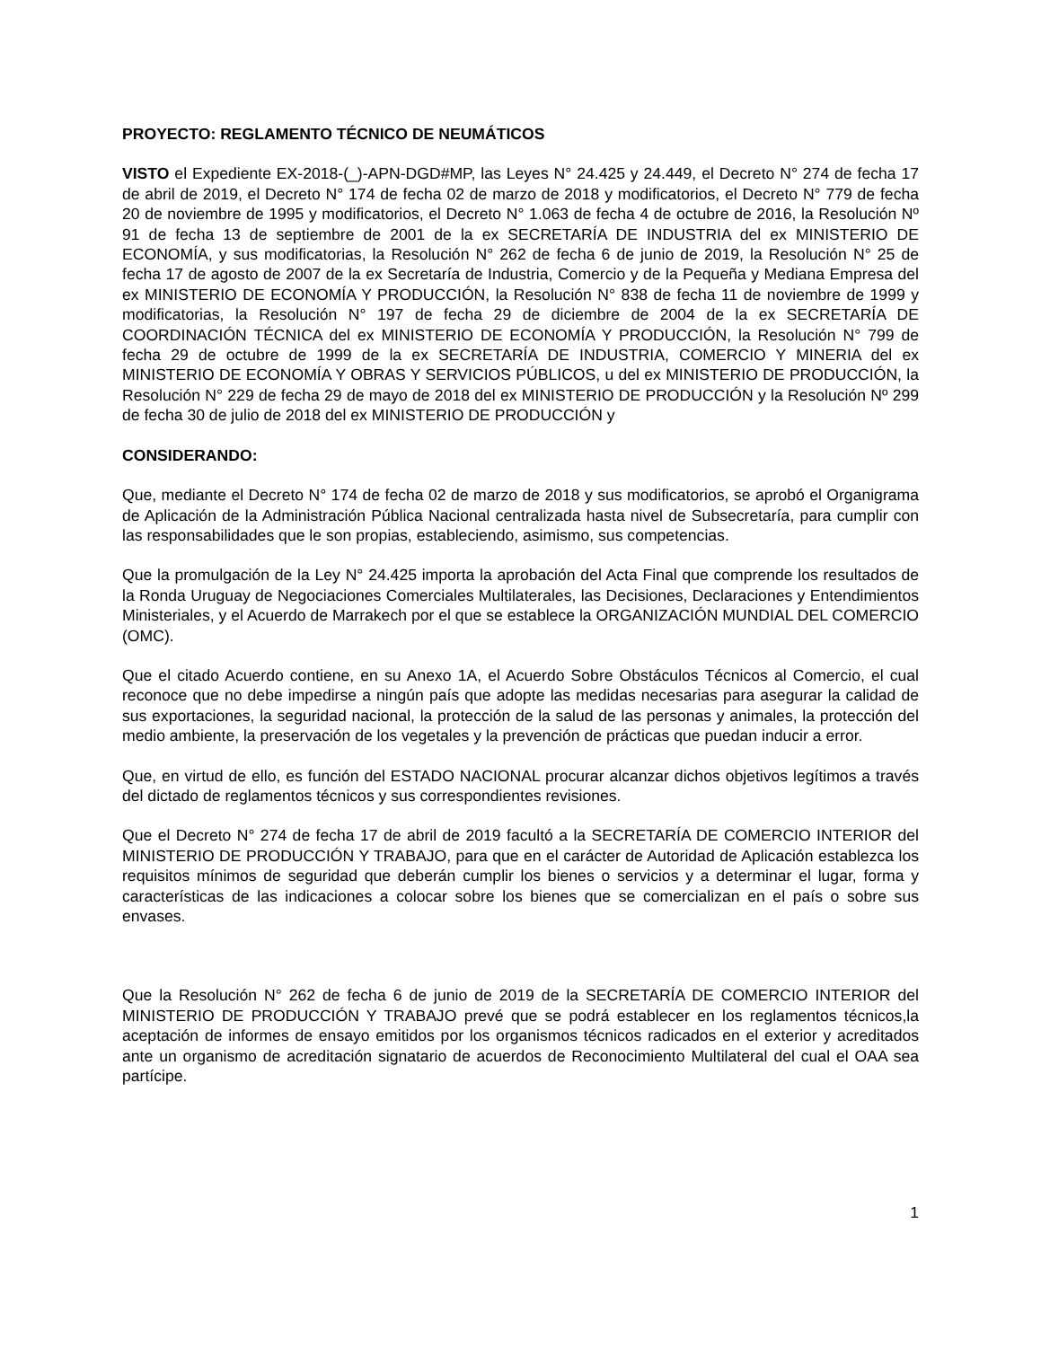PROYECTO: REGLAMENTO TÉCNICO DE NEUMÁTICOS
VISTO el Expediente EX-2018-(_)-APN-DGD#MP, las Leyes N° 24.425 y 24.449, el Decreto N° 274 de fecha 17 de abril de 2019, el Decreto N° 174 de fecha 02 de marzo de 2018 y modificatorios, el Decreto N° 779 de fecha 20 de noviembre de 1995 y modificatorios, el Decreto N° 1.063 de fecha 4 de octubre de 2016, la Resolución Nº 91 de fecha 13 de septiembre de 2001 de la ex SECRETARÍA DE INDUSTRIA del ex MINISTERIO DE ECONOMÍA, y sus modificatorias, la Resolución N° 262 de fecha 6 de junio de 2019, la Resolución N° 25 de fecha 17 de agosto de 2007 de la ex Secretaría de Industria, Comercio y de la Pequeña y Mediana Empresa del ex MINISTERIO DE ECONOMÍA Y PRODUCCIÓN, la Resolución N° 838 de fecha 11 de noviembre de 1999 y modificatorias, la Resolución N° 197 de fecha 29 de diciembre de 2004 de la ex SECRETARÍA DE COORDINACIÓN TÉCNICA del ex MINISTERIO DE ECONOMÍA Y PRODUCCIÓN, la Resolución N° 799 de fecha 29 de octubre de 1999 de la ex SECRETARÍA DE INDUSTRIA, COMERCIO Y MINERIA del ex MINISTERIO DE ECONOMÍA Y OBRAS Y SERVICIOS PÚBLICOS, u del ex MINISTERIO DE PRODUCCIÓN, la Resolución N° 229 de fecha 29 de mayo de 2018 del ex MINISTERIO DE PRODUCCIÓN y la Resolución Nº 299 de fecha 30 de julio de 2018 del ex MINISTERIO DE PRODUCCIÓN y
CONSIDERANDO:
Que, mediante el Decreto N° 174 de fecha 02 de marzo de 2018 y sus modificatorios, se aprobó el Organigrama de Aplicación de la Administración Pública Nacional centralizada hasta nivel de Subsecretaría, para cumplir con las responsabilidades que le son propias, estableciendo, asimismo, sus competencias.
Que la promulgación de la Ley N° 24.425 importa la aprobación del Acta Final que comprende los resultados de la Ronda Uruguay de Negociaciones Comerciales Multilaterales, las Decisiones, Declaraciones y Entendimientos Ministeriales, y el Acuerdo de Marrakech por el que se establece la ORGANIZACIÓN MUNDIAL DEL COMERCIO (OMC).
Que el citado Acuerdo contiene, en su Anexo 1A, el Acuerdo Sobre Obstáculos Técnicos al Comercio, el cual reconoce que no debe impedirse a ningún país que adopte las medidas necesarias para asegurar la calidad de sus exportaciones, la seguridad nacional, la protección de la salud de las personas y animales, la protección del medio ambiente, la preservación de los vegetales y la prevención de prácticas que puedan inducir a error.
Que, en virtud de ello, es función del ESTADO NACIONAL procurar alcanzar dichos objetivos legítimos a través del dictado de reglamentos técnicos y sus correspondientes revisiones.
Que el Decreto N° 274 de fecha 17 de abril de 2019 facultó a la SECRETARÍA DE COMERCIO INTERIOR del MINISTERIO DE PRODUCCIÓN Y TRABAJO, para que en el carácter de Autoridad de Aplicación establezca los requisitos mínimos de seguridad que deberán cumplir los bienes o servicios y a determinar el lugar, forma y características de las indicaciones a colocar sobre los bienes que se comercializan en el país o sobre sus envases.
Que la Resolución N° 262 de fecha 6 de junio de 2019 de la SECRETARÍA DE COMERCIO INTERIOR del MINISTERIO DE PRODUCCIÓN Y TRABAJO prevé que se podrá establecer en los reglamentos técnicos,la aceptación de informes de ensayo emitidos por los organismos técnicos radicados en el exterior y acreditados ante un organismo de acreditación signatario de acuerdos de Reconocimiento Multilateral del cual el OAA sea partícipe.
1